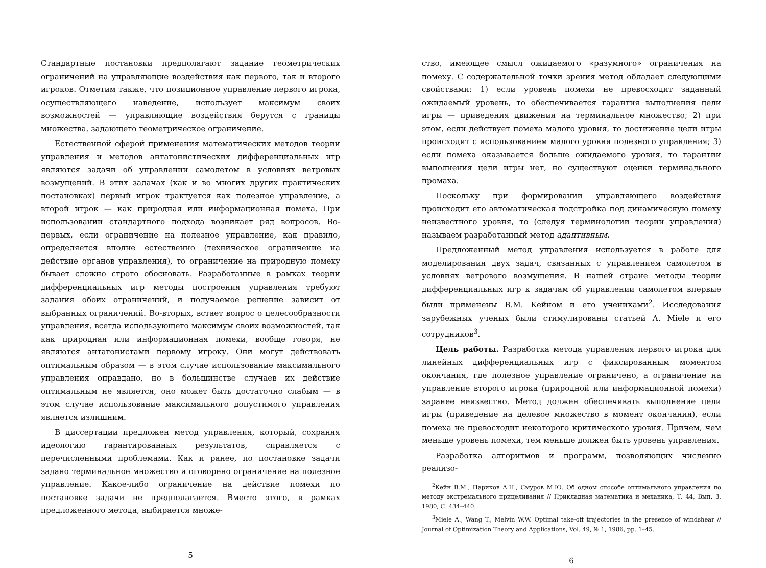Стандартные постановки предполагают задание геометрических ограничений на управляющие воздействия как первого, так и второго игроков. Отметим также, что позиционное управление первого игрока, осуществляющего наведение, использует максимум своих возможностей — управляющие воздействия берутся с границы множества, задающего геометрическое ограничение.
Естественной сферой применения математических методов теории управления и методов антагонистических дифференциальных игр являются задачи об управлении самолетом в условиях ветровых возмущений. В этих задачах (как и во многих других практических постановках) первый игрок трактуется как полезное управление, а второй игрок — как природная или информационная помеха. При использовании стандартного подхода возникает ряд вопросов. Во-первых, если ограничение на полезное управление, как правило, определяется вполне естественно (техническое ограничение на действие органов управления), то ограничение на природную помеху бывает сложно строго обосновать. Разработанные в рамках теории дифференциальных игр методы построения управления требуют задания обоих ограничений, и получаемое решение зависит от выбранных ограничений. Во-вторых, встает вопрос о целесообразности управления, всегда использующего максимум своих возможностей, так как природная или информационная помехи, вообще говоря, не являются антагонистами первому игроку. Они могут действовать оптимальным образом — в этом случае использование максимального управления оправдано, но в большинстве случаев их действие оптимальным не является, оно может быть достаточно слабым — в этом случае использование максимального допустимого управления является излишним.
В диссертации предложен метод управления, который, сохраняя идеологию гарантированных результатов, справляется с перечисленными проблемами. Как и ранее, по постановке задачи задано терминальное множество и оговорено ограничение на полезное управление. Какое-либо ограничение на действие помехи по постановке задачи не предполагается. Вместо этого, в рамках предложенного метода, выбирается множе-
5
ство, имеющее смысл ожидаемого «разумного» ограничения на помеху. С содержательной точки зрения метод обладает следующими свойствами: 1) если уровень помехи не превосходит заданный ожидаемый уровень, то обеспечивается гарантия выполнения цели игры — приведения движения на терминальное множество; 2) при этом, если действует помеха малого уровня, то достижение цели игры происходит с использованием малого уровня полезного управления; 3) если помеха оказывается больше ожидаемого уровня, то гарантии выполнения цели игры нет, но существуют оценки терминального промаха.
Поскольку при формировании управляющего воздействия происходит его автоматическая подстройка под динамическую помеху неизвестного уровня, то (следуя терминологии теории управления) называем разработанный метод адаптивным.
Предложенный метод управления используется в работе для моделирования двух задач, связанных с управлением самолетом в условиях ветрового возмущения. В нашей стране методы теории дифференциальных игр к задачам об управлении самолетом впервые были применены В.М. Кейном и его учениками<sup>2</sup>. Исследования зарубежных ученых были стимулированы статьей A. Miele и его сотрудников<sup>3</sup>.
Цель работы. Разработка метода управления первого игрока для линейных дифференциальных игр с фиксированным моментом окончания, где полезное управление ограничено, а ограничение на управление второго игрока (природной или информационной помехи) заранее неизвестно. Метод должен обеспечивать выполнение цели игры (приведение на целевое множество в момент окончания), если помеха не превосходит некоторого критического уровня. Причем, чем меньше уровень помехи, тем меньше должен быть уровень управления.
Разработка алгоритмов и программ, позволяющих численно реализо-
<sup>2</sup> Кейн В.М., Париков А.Н., Смуров М.Ю. Об одном способе оптимального управления по методу экстремального прицеливания // Прикладная математика и механика, Т. 44, Вып. 3, 1980, С. 434–440.
<sup>3</sup> Miele A., Wang T., Melvin W.W. Optimal take-off trajectories in the presence of windshear // Journal of Optimization Theory and Applications, Vol. 49, № 1, 1986, pp. 1–45.
6